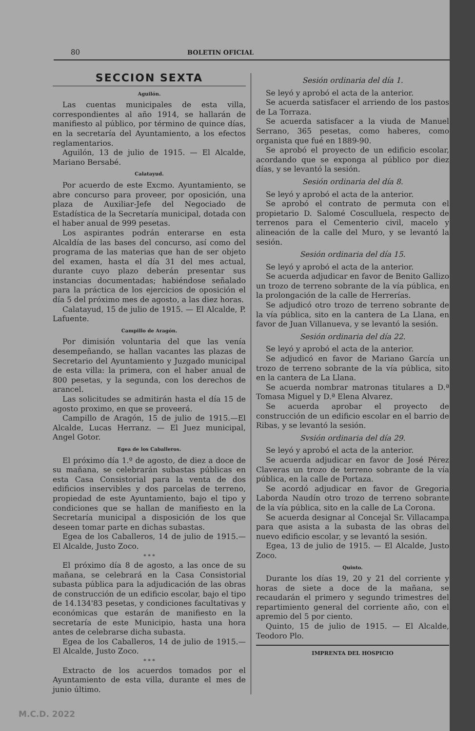80 BOLETIN OFICIAL
SECCION SEXTA
Aguilón.
Las cuentas municipales de esta villa, correspondientes al año 1914, se hallarán de manifiesto al público, por término de quince días, en la secretaría del Ayuntamiento, a los efectos reglamentarios.
Aguilón, 13 de julio de 1915. — El Alcalde, Mariano Bersabé.
Calatayud.
Por acuerdo de este Excmo. Ayuntamiento, se abre concurso para proveer, por oposición, una plaza de Auxiliar-Jefe del Negociado de Estadística de la Secretaría municipal, dotada con el haber anual de 999 pesetas.
Los aspirantes podrán enterarse en esta Alcaldía de las bases del concurso, así como del programa de las materias que han de ser objeto del examen, hasta el día 31 del mes actual, durante cuyo plazo deberán presentar sus instancias documentadas; habiéndose señalado para la práctica de los ejercicios de oposición el día 5 del próximo mes de agosto, a las diez horas.
Calatayud, 15 de julio de 1915. — El Alcalde, P. Lafuente.
Campillo de Aragón.
Por dimisión voluntaria del que las venía desempeñando, se hallan vacantes las plazas de Secretario del Ayuntamiento y Juzgado municipal de esta villa: la primera, con el haber anual de 800 pesetas, y la segunda, con los derechos de arancel.
Las solicitudes se admitirán hasta el día 15 de agosto proximo, en que se proveerá.
Campillo de Aragón, 15 de julio de 1915.—El Alcalde, Lucas Herranz. — El Juez municipal, Angel Gotor.
Egea de los Caballeros.
El próximo día 1.º de agosto, de diez a doce de su mañana, se celebrarán subastas públicas en esta Casa Consistorial para la venta de dos edificios inservibles y dos parcelas de terreno, propiedad de este Ayuntamiento, bajo el tipo y condiciones que se hallan de manifiesto en la Secretaría municipal a disposición de los que deseen tomar parte en dichas subastas.
Egea de los Caballeros, 14 de julio de 1915.— El Alcalde, Justo Zoco.
* * *
El próximo día 8 de agosto, a las once de su mañana, se celebrará en la Casa Consistorial subasta pública para la adjudicación de las obras de construcción de un edificio escolar, bajo el tipo de 14.134'83 pesetas, y condiciones facultativas y económicas que estarán de manifiesto en la secretaría de este Municipio, hasta una hora antes de celebrarse dicha subasta.
Egea de los Caballeros, 14 de julio de 1915.— El Alcalde, Justo Zoco.
* * *
Extracto de los acuerdos tomados por el Ayuntamiento de esta villa, durante el mes de junio último.
Sesión ordinaria del día 1.
Se leyó y aprobó el acta de la anterior.
Se acuerda satisfacer el arriendo de los pastos de La Torraza.
Se acuerda satisfacer a la viuda de Manuel Serrano, 365 pesetas, como haberes, como organista que fué en 1889-90.
Se aprobó el proyecto de un edificio escolar, acordando que se exponga al público por diez días, y se levantó la sesión.
Sesión ordinaria del día 8.
Se leyó y aprobó el acta de la anterior.
Se aprobó el contrato de permuta con el propietario D. Salomé Cosculluela, respecto de terrenos para el Cementerio civil, macelo y alineación de la calle del Muro, y se levantó la sesión.
Sesión ordinaria del día 15.
Se leyó y aprobó el acta de la anterior.
Se acuerda adjudicar en favor de Benito Gallizo un trozo de terreno sobrante de la vía pública, en la prolongación de la calle de Herrerías.
Se adjudicó otro trozo de terreno sobrante de la vía pública, sito en la cantera de La Llana, en favor de Juan Villanueva, y se levantó la sesión.
Sesión ordinaria del día 22.
Se leyó y aprobó el acta de la anterior.
Se adjudicó en favor de Mariano García un trozo de terreno sobrante de la vía pública, sito en la cantera de La Llana.
Se acuerda nombrar matronas titulares a D.ª Tomasa Miguel y D.ª Elena Alvarez.
Se acuerda aprobar el proyecto de construcción de un edificio escolar en el barrio de Ribas, y se levantó la sesión.
Svsión ordinaria del día 29.
Se leyó y aprobó el acta de la anterior.
Se acuerda adjudicar en favor de José Pérez Claveras un trozo de terreno sobrante de la vía pública, en la calle de Portaza.
Se acordó adjudicar en favor de Gregoria Laborda Naudín otro trozo de terreno sobrante de la vía pública, sito en la calle de La Corona.
Se acuerda designar al Concejal Sr. Villacampa para que asista a la subasta de las obras del nuevo edificio escolar, y se levantó la sesión.
Egea, 13 de julio de 1915. — El Alcalde, Justo Zoco.
Quinto.
Durante los días 19, 20 y 21 del corriente y horas de siete a doce de la mañana, se recaudarán el primero y segundo trimestres del repartimiento general del corriente año, con el apremio del 5 por ciento.
Quinto, 15 de julio de 1915. — El Alcalde, Teodoro Plo.
IMPRENTA DEL HOSPICIO
M.C.D. 2022